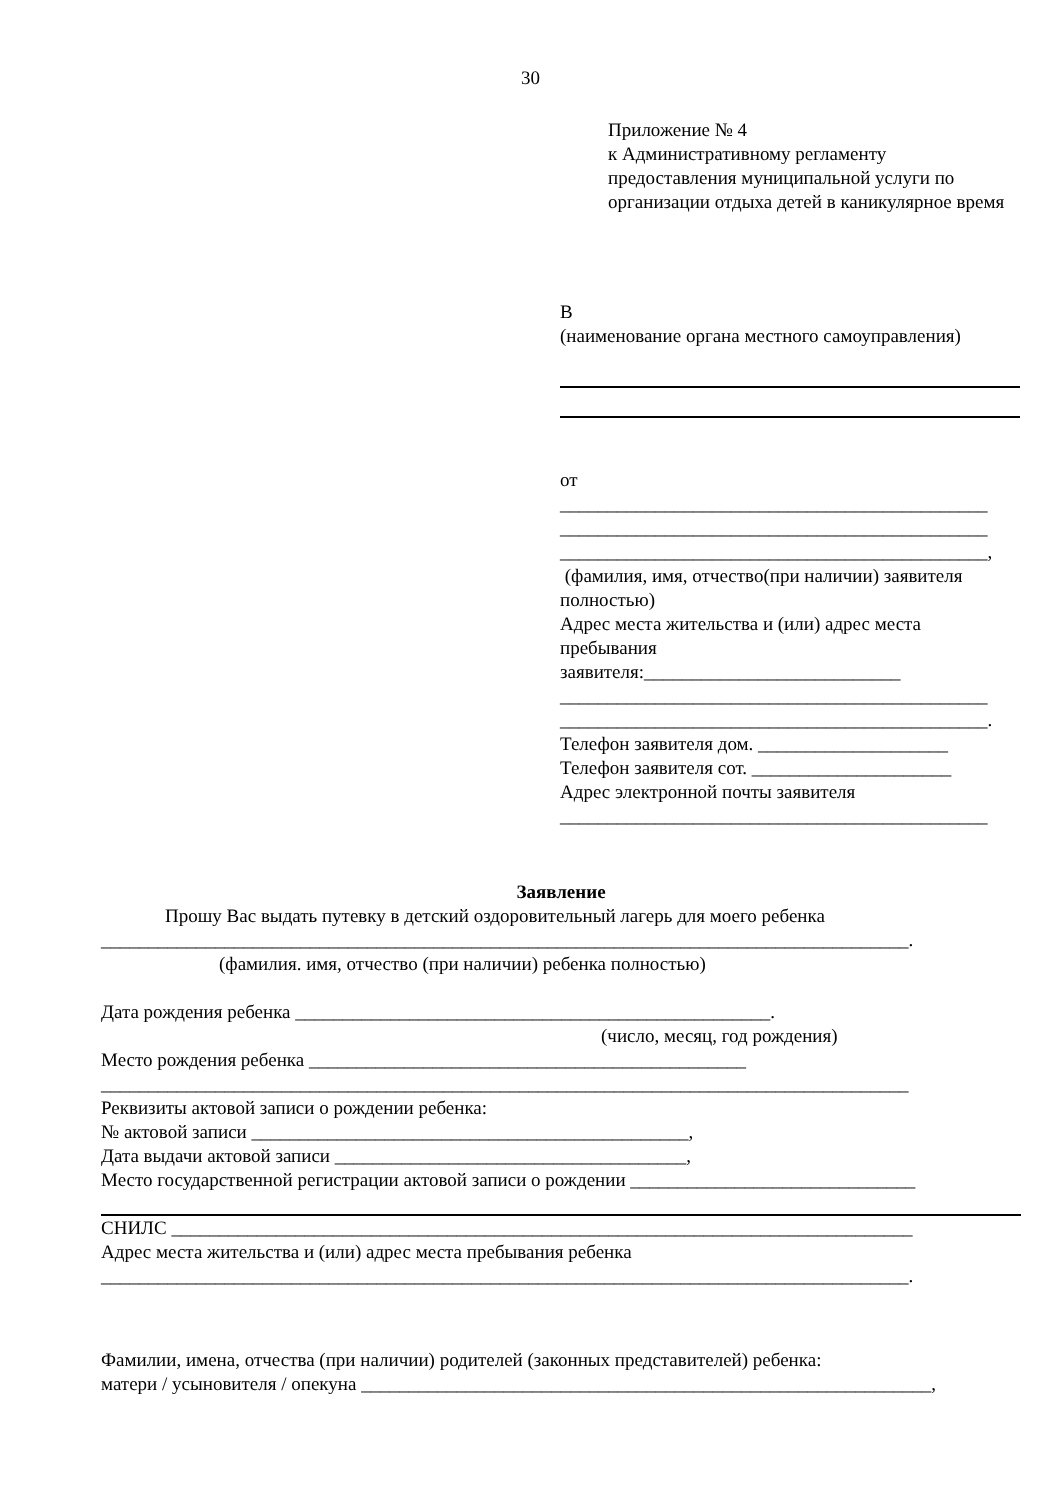30
Приложение № 4
к Административному регламенту предоставления муниципальной услуги по организации отдыха детей в каникулярное время
В
(наименование органа местного самоуправления)
от
_____________________________________________
_____________________________________________
_____________________________________________,
(фамилия, имя, отчество(при наличии) заявителя полностью)
Адрес места жительства и (или) адрес места пребывания
заявителя:___________________________
_____________________________________________
_____________________________________________.
Телефон заявителя дом. ____________________
Телефон заявителя сот. _____________________
Адрес электронной почты заявителя
_____________________________________________
Заявление
Прошу Вас выдать путевку в детский оздоровительный лагерь для моего ребенка
_____________________________________________________________________________________.
(фамилия. имя, отчество (при наличии) ребенка полностью)
Дата рождения ребенка __________________________________________________.
(число, месяц, год рождения)
Место рождения ребенка ______________________________________________
_____________________________________________________________________________________
Реквизиты актовой записи о рождении ребенка:
№ актовой записи ______________________________________________,
Дата выдачи актовой записи _____________________________________,
Место государственной регистрации актовой записи о рождении ______________________________
СНИЛС ______________________________________________________________________________
Адрес места жительства и (или) адрес места пребывания ребенка
_____________________________________________________________________________________.
Фамилии, имена, отчества (при наличии) родителей (законных представителей) ребенка:
матери / усыновителя / опекуна ____________________________________________________________,